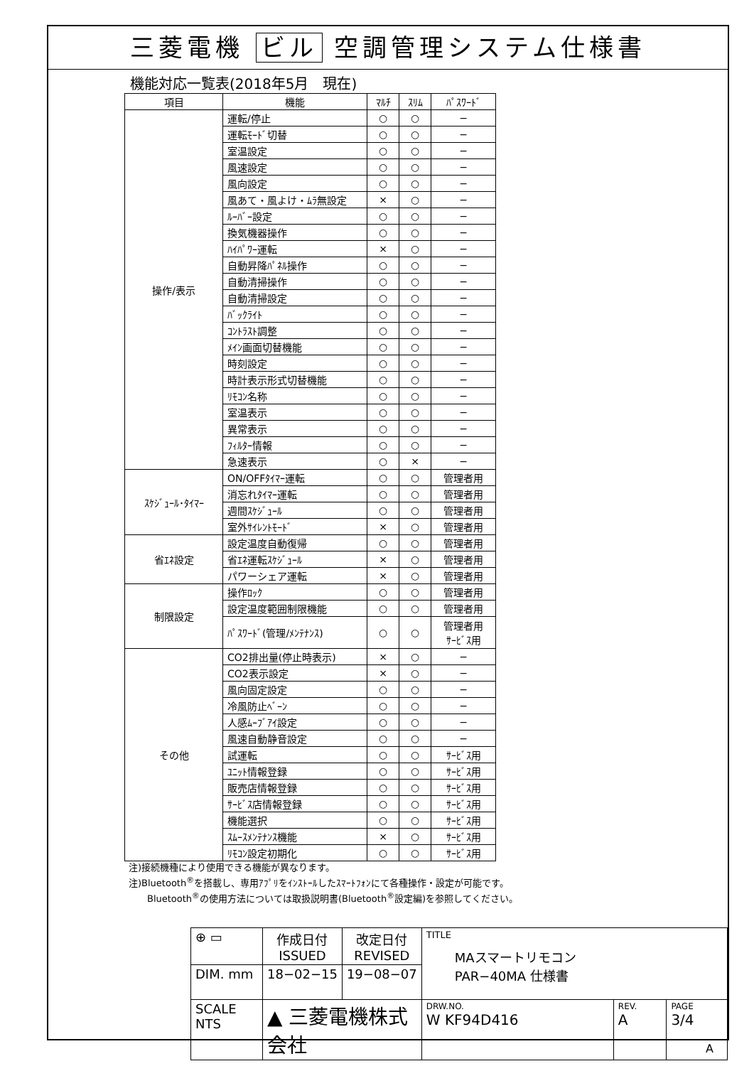三菱電機 ビル 空調管理システム仕様書
機能対応一覧表(2018年5月　現在)
| 項目 | 機能 | ﾏﾙﾁ | ｽﾘﾑ | ﾊﾟｽﾜｰﾄﾞ |
| --- | --- | --- | --- | --- |
| 操作/表示 | 運転/停止 | ○ | ○ | − |
| | 運転ﾓｰﾄﾞ切替 | ○ | ○ | − |
| | 室温設定 | ○ | ○ | − |
| | 風速設定 | ○ | ○ | − |
| | 風向設定 | ○ | ○ | − |
| | 風あて・風よけ・ﾑﾗ無設定 | × | ○ | − |
| | ﾙｰﾊﾞｰ設定 | ○ | ○ | − |
| | 換気機器操作 | ○ | ○ | − |
| | ﾊｲﾊﾟﾜｰ運転 | × | ○ | − |
| | 自動昇降ﾊﾟﾈﾙ操作 | ○ | ○ | − |
| | 自動清掃操作 | ○ | ○ | − |
| | 自動清掃設定 | ○ | ○ | − |
| | ﾊﾞｯｸﾗｲﾄ | ○ | ○ | − |
| | ｺﾝﾄﾗｽﾄ調整 | ○ | ○ | − |
| | ﾒｲﾝ画面切替機能 | ○ | ○ | − |
| | 時刻設定 | ○ | ○ | − |
| | 時計表示形式切替機能 | ○ | ○ | − |
| | ﾘﾓｺﾝ名称 | ○ | ○ | − |
| | 室温表示 | ○ | ○ | − |
| | 異常表示 | ○ | ○ | − |
| | ﾌｨﾙﾀｰ情報 | ○ | ○ | − |
| | 急速表示 | ○ | × | − |
| ｽｹｼﾞｭｰﾙ･ﾀｲﾏｰ | ON/OFFﾀｲﾏｰ運転 | ○ | ○ | 管理者用 |
| | 消忘れﾀｲﾏｰ運転 | ○ | ○ | 管理者用 |
| | 週間ｽｹｼﾞｭｰﾙ | ○ | ○ | 管理者用 |
| | 室外ｻｲﾚﾝﾄﾓｰﾄﾞ | × | ○ | 管理者用 |
| 省ｴﾈ設定 | 設定温度自動復帰 | ○ | ○ | 管理者用 |
| | 省ｴﾈ運転ｽｹｼﾞｭｰﾙ | × | ○ | 管理者用 |
| | パワーシェア運転 | × | ○ | 管理者用 |
| 制限設定 | 操作ﾛｯｸ | ○ | ○ | 管理者用 |
| | 設定温度範囲制限機能 | ○ | ○ | 管理者用 |
| | ﾊﾟｽﾜｰﾄﾞ(管理/ﾒﾝﾃﾅﾝｽ) | ○ | ○ | 管理者用 ｻｰﾋﾞｽ用 |
| その他 | CO2排出量(停止時表示) | × | ○ | − |
| | CO2表示設定 | × | ○ | − |
| | 風向固定設定 | ○ | ○ | − |
| | 冷風防止ﾍﾞｰﾝ | ○ | ○ | − |
| | 人感ﾑｰﾌﾞｱｲ設定 | ○ | ○ | − |
| | 風速自動静音設定 | ○ | ○ | − |
| | 試運転 | ○ | ○ | ｻｰﾋﾞｽ用 |
| | ﾕﾆｯﾄ情報登録 | ○ | ○ | ｻｰﾋﾞｽ用 |
| | 販売店情報登録 | ○ | ○ | ｻｰﾋﾞｽ用 |
| | ｻｰﾋﾞｽ店情報登録 | ○ | ○ | ｻｰﾋﾞｽ用 |
| | 機能選択 | ○ | ○ | ｻｰﾋﾞｽ用 |
| | ｽﾑｰｽﾒﾝﾃﾅﾝｽ機能 | × | ○ | ｻｰﾋﾞｽ用 |
| | ﾘﾓｺﾝ設定初期化 | ○ | ○ | ｻｰﾋﾞｽ用 |
注)接続機種により使用できる機能が異なります。
注)Bluetooth<sup>®</sup>を搭載し、専用ｱﾌﾟﾘをｲﾝｽﾄｰﾙしたｽﾏｰﾄﾌｫﾝにて各種操作・設定が可能です。
　　Bluetooth<sup>®</sup>の使用方法については取扱説明書(Bluetooth<sup>®</sup>設定編)を参照してください。
| ⊕ ▭ | 作成日付 ISSUED | 改定日付 REVISED | TITLE MAスマートリモコン PAR−40MA 仕様書 | | |
| DIM. mm | 18−02−15 | 19−08−07 | | | |
| SCALE NTS | ▲ 三菱電機株式会社 | | DRW.NO. W KF94D416 | REV. A | PAGE 3/4 |
A